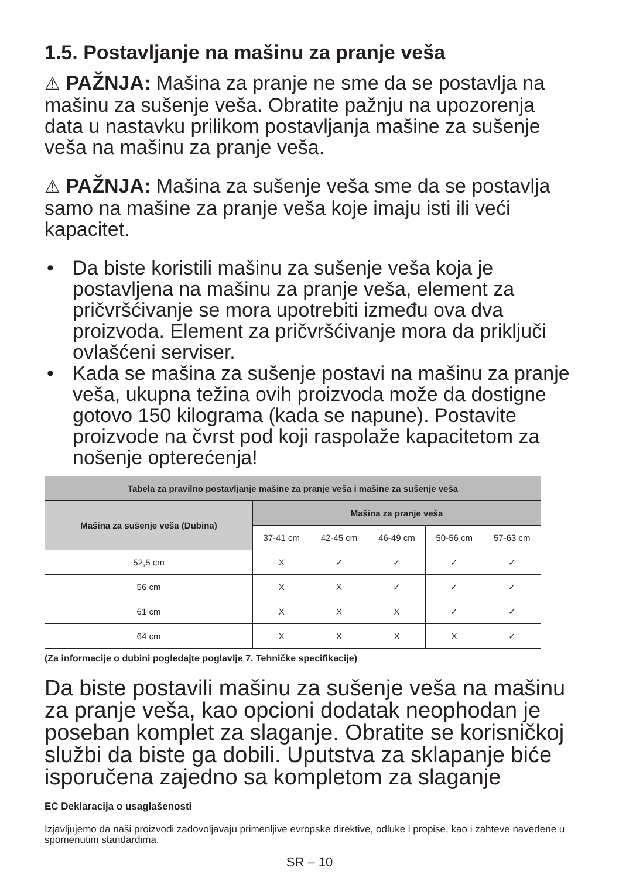1.5. Postavljanje na mašinu za pranje veša
⚠ PAŽNJA: Mašina za pranje ne sme da se postavlja na mašinu za sušenje veša. Obratite pažnju na upozorenja data u nastavku prilikom postavljanja mašine za sušenje veša na mašinu za pranje veša.
⚠ PAŽNJA: Mašina za sušenje veša sme da se postavlja samo na mašine za pranje veša koje imaju isti ili veći kapacitet.
• Da biste koristili mašinu za sušenje veša koja je postavljena na mašinu za pranje veša, element za pričvršćivanje se mora upotrebiti između ova dva proizvoda. Element za pričvršćivanje mora da priključi ovlašćeni serviser.
• Kada se mašina za sušenje postavi na mašinu za pranje veša, ukupna težina ovih proizvoda može da dostigne gotovo 150 kilograma (kada se napune). Postavite proizvode na čvrst pod koji raspolaže kapacitetom za nošenje opterećenja!
| Tabela za pravilno postavljanje mašine za pranje veša i mašine za sušenje veša | | | | | |
| --- | --- | --- | --- | --- | --- |
| Mašina za sušenje veša (Dubina) | Mašina za pranje veša | | | | |
| | 37-41 cm | 42-45 cm | 46-49 cm | 50-56 cm | 57-63 cm |
| 52,5 cm | X | ✓ | ✓ | ✓ | ✓ |
| 56 cm | X | X | ✓ | ✓ | ✓ |
| 61 cm | X | X | X | ✓ | ✓ |
| 64 cm | X | X | X | X | ✓ |
(Za informacije o dubini pogledajte poglavlje 7. Tehničke specifikacije)
Da biste postavili mašinu za sušenje veša na mašinu za pranje veša, kao opcioni dodatak neophodan je poseban komplet za slaganje. Obratite se korisničkoj službi da biste ga dobili. Uputstva za sklapanje biće isporučena zajedno sa kompletom za slaganje
EC Deklaracija o usaglašenosti
Izjavljujemo da naši proizvodi zadovoljavaju primenljive evropske direktive, odluke i propise, kao i zahteve navedene u spomenutim standardima.
SR – 10